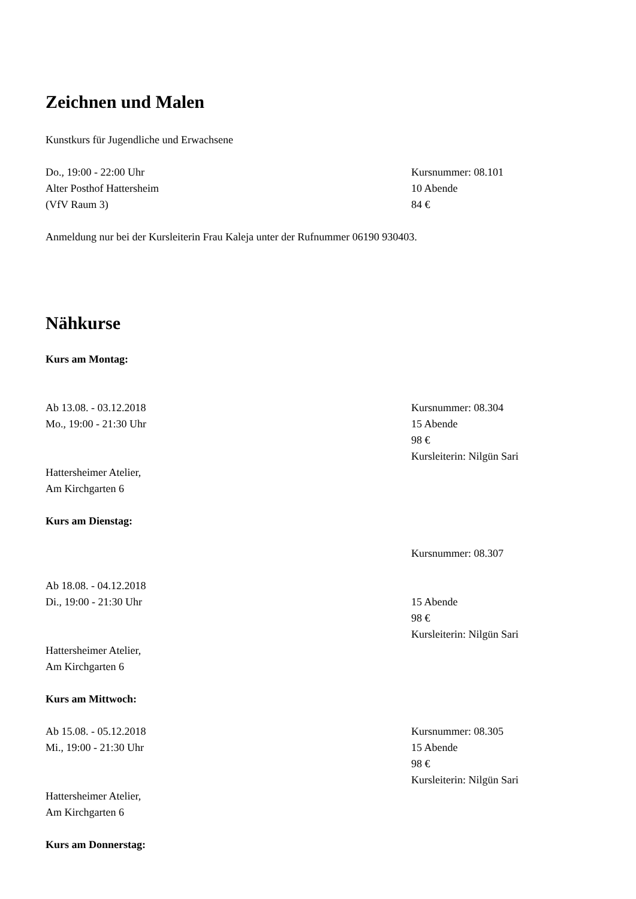Zeichnen und Malen
Kunstkurs für Jugendliche und Erwachsene
Do., 19:00 - 22:00 Uhr
Alter Posthof Hattersheim
(VfV Raum 3)
Kursnummer: 08.101
10 Abende
84 €
Anmeldung nur bei der Kursleiterin Frau Kaleja unter der Rufnummer 06190 930403.
Nähkurse
Kurs am Montag:
Ab 13.08. - 03.12.2018
Mo., 19:00 - 21:30 Uhr
Kursnummer: 08.304
15 Abende
98 €
Kursleiterin: Nilgün Sari
Hattersheimer Atelier,
Am Kirchgarten 6
Kurs am Dienstag:
Kursnummer: 08.307
Ab 18.08. - 04.12.2018
Di., 19:00 - 21:30 Uhr
15 Abende
98 €
Kursleiterin: Nilgün Sari
Hattersheimer Atelier,
Am Kirchgarten 6
Kurs am Mittwoch:
Ab 15.08. - 05.12.2018
Mi., 19:00 - 21:30 Uhr
Kursnummer: 08.305
15 Abende
98 €
Kursleiterin: Nilgün Sari
Hattersheimer Atelier,
Am Kirchgarten 6
Kurs am Donnerstag: